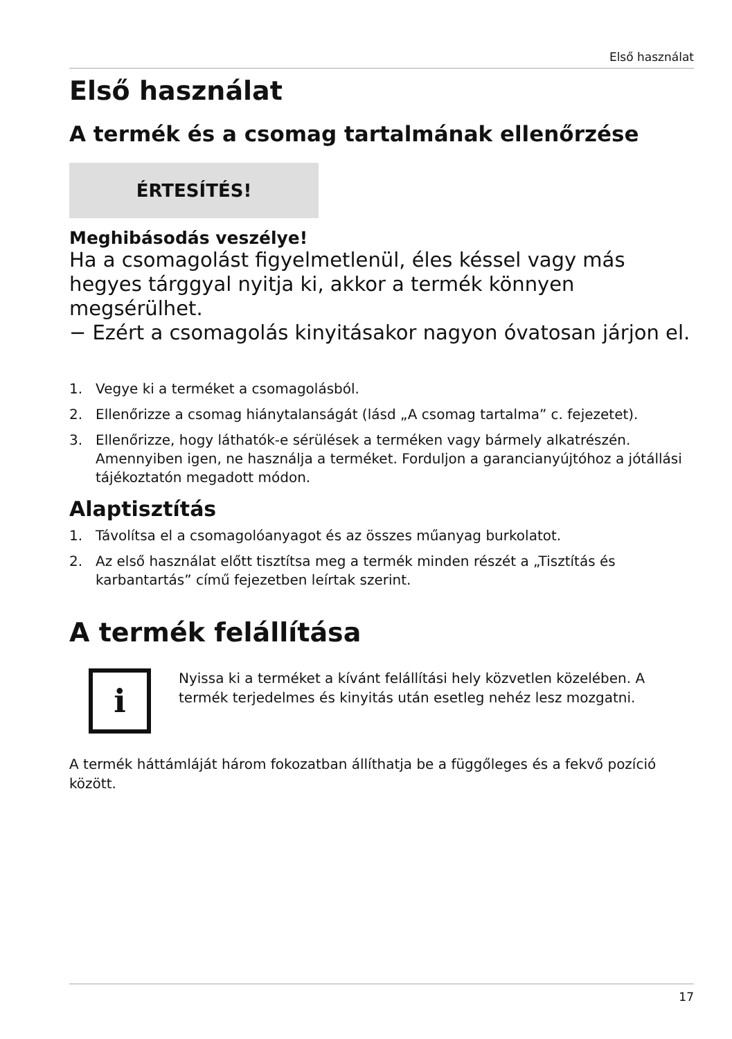Első használat
Első használat
A termék és a csomag tartalmának ellenőrzése
ÉRTESÍTÉS!
Meghibásodás veszélye!
Ha a csomagolást figyelmetlenül, éles késsel vagy más hegyes tárggyal nyitja ki, akkor a termék könnyen megsérülhet.
− Ezért a csomagolás kinyitásakor nagyon óvatosan járjon el.
1. Vegye ki a terméket a csomagolásból.
2. Ellenőrizze a csomag hiánytalanságát (lásd „A csomag tartalma” c. fejezetet).
3. Ellenőrizze, hogy láthatók-e sérülések a terméken vagy bármely alkatrészén. Amennyiben igen, ne használja a terméket. Forduljon a garancianyújtóhoz a jótállási tájékoztatón megadott módon.
Alaptisztítás
1. Távolítsa el a csomagolóanyagot és az összes műanyag burkolatot.
2. Az első használat előtt tisztítsa meg a termék minden részét a „Tisztítás és karbantartás” című fejezetben leírtak szerint.
A termék felállítása
i
Nyissa ki a terméket a kívánt felállítási hely közvetlen közelében. A termék terjedelmes és kinyitás után esetleg nehéz lesz mozgatni.
A termék háttámláját három fokozatban állíthatja be a függőleges és a fekvő pozíció között.
17